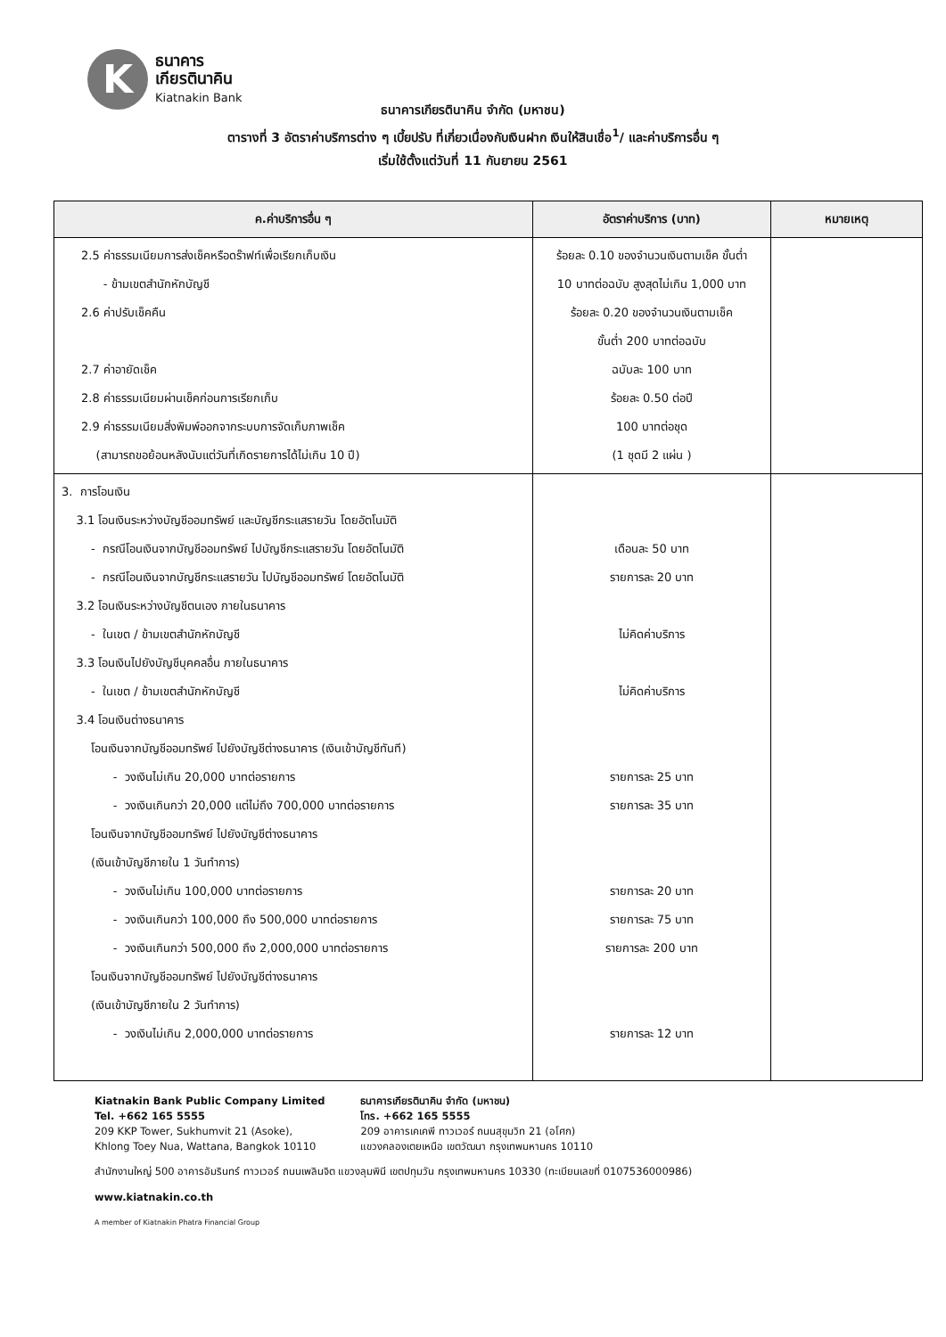K
ธนาคาร
เกียรตินาคิน
Kiatnakin Bank
ธนาคารเกียรตินาคิน จำกัด (มหาชน)
ตารางที่ 3 อัตราค่าบริการต่าง ๆ เบี้ยปรับ ที่เกี่ยวเนื่องกับเงินฝาก เงินให้สินเชื่อ<sup>1</sup>/ และค่าบริการอื่น ๆ
เริ่มใช้ตั้งแต่วันที่ 11 กันยายน 2561
| ค.ค่าบริการอื่น ๆ | อัตราค่าบริการ (บาท) | หมายเหตุ |
| --- | --- | --- |
| 2.5 ค่าธรรมเนียมการส่งเช็คหรือดร๊าฟท์เพื่อเรียกเก็บเงิน - ข้ามเขตสำนักหักบัญชี 2.6 ค่าปรับเช็คคืน 2.7 ค่าอายัดเช็ค 2.8 ค่าธรรมเนียมผ่านเช็คก่อนการเรียกเก็บ 2.9 ค่าธรรมเนียมสิ่งพิมพ์ออกจากระบบการจัดเก็บภาพเช็ค (สามารถขอย้อนหลังนับแต่วันที่เกิดรายการได้ไม่เกิน 10 ปี) | ร้อยละ 0.10 ของจำนวนเงินตามเช็ค ขั้นต่ำ 10 บาทต่อฉบับ สูงสุดไม่เกิน 1,000 บาท ร้อยละ 0.20 ของจำนวนเงินตามเช็ค ขั้นต่ำ 200 บาทต่อฉบับ ฉบับละ 100 บาท ร้อยละ 0.50 ต่อปี 100 บาทต่อชุด (1 ชุดมี 2 แผ่น ) | |
| 3. การโอนเงิน 3.1 โอนเงินระหว่างบัญชีออมทรัพย์ และบัญชีกระแสรายวัน โดยอัตโนมัติ - กรณีโอนเงินจากบัญชีออมทรัพย์ ไปบัญชีกระแสรายวัน โดยอัตโนมัติ - กรณีโอนเงินจากบัญชีกระแสรายวัน ไปบัญชีออมทรัพย์ โดยอัตโนมัติ 3.2 โอนเงินระหว่างบัญชีตนเอง ภายในธนาคาร - ในเขต / ข้ามเขตสำนักหักบัญชี 3.3 โอนเงินไปยังบัญชีบุคคลอื่น ภายในธนาคาร - ในเขต / ข้ามเขตสำนักหักบัญชี 3.4 โอนเงินต่างธนาคาร โอนเงินจากบัญชีออมทรัพย์ ไปยังบัญชีต่างธนาคาร (เงินเข้าบัญชีทันที) - วงเงินไม่เกิน 20,000 บาทต่อรายการ - วงเงินเกินกว่า 20,000 แต่ไม่ถึง 700,000 บาทต่อรายการ โอนเงินจากบัญชีออมทรัพย์ ไปยังบัญชีต่างธนาคาร (เงินเข้าบัญชีภายใน 1 วันทำการ) - วงเงินไม่เกิน 100,000 บาทต่อรายการ - วงเงินเกินกว่า 100,000 ถึง 500,000 บาทต่อรายการ - วงเงินเกินกว่า 500,000 ถึง 2,000,000 บาทต่อรายการ โอนเงินจากบัญชีออมทรัพย์ ไปยังบัญชีต่างธนาคาร (เงินเข้าบัญชีภายใน 2 วันทำการ) - วงเงินไม่เกิน 2,000,000 บาทต่อรายการ | เดือนละ 50 บาท รายการละ 20 บาท ไม่คิดค่าบริการ ไม่คิดค่าบริการ รายการละ 25 บาท รายการละ 35 บาท รายการละ 20 บาท รายการละ 75 บาท รายการละ 200 บาท รายการละ 12 บาท | |
Kiatnakin Bank Public Company Limited
Tel. +662 165 5555
209 KKP Tower, Sukhumvit 21 (Asoke),
Khlong Toey Nua, Wattana, Bangkok 10110
ธนาคารเกียรตินาคิน จำกัด (มหาชน)
โทร. +662 165 5555
209 อาคารเคเคพี ทาวเวอร์ ถนนสุขุมวิท 21 (อโศก)
แขวงคลองเตยเหนือ เขตวัฒนา กรุงเทพมหานคร 10110
สำนักงานใหญ่ 500 อาคารอัมรินทร์ ทาวเวอร์ ถนนเพลินจิต แขวงลุมพินี เขตปทุมวัน กรุงเทพมหานคร 10330 (ทะเบียนเลขที่ 0107536000986)
www.kiatnakin.co.th
A member of Kiatnakin Phatra Financial Group